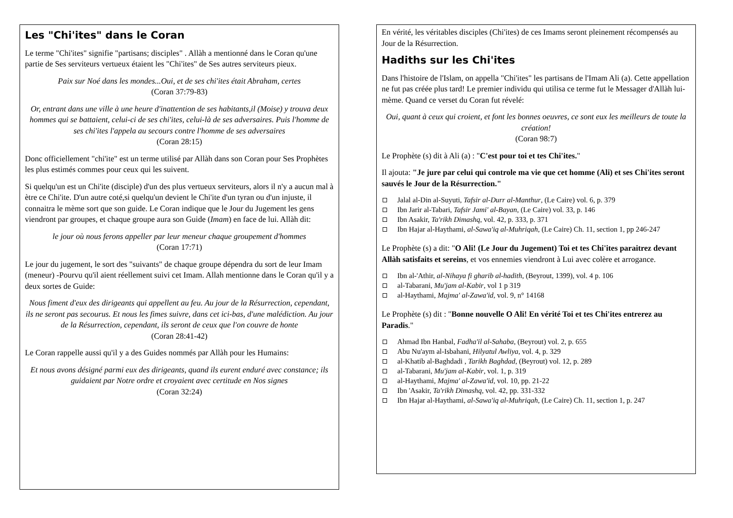Les "Chi'ites" dans le Coran
Le terme "Chi'ites" signifie "partisans; disciples" . Allàh a mentionné dans le Coran qu'une partie de Ses serviteurs vertueux étaient les "Chi'ites" de Ses autres serviteurs pieux.
Paix sur Noé dans les mondes...Oui, et de ses chi'ites était Abraham, certes
(Coran 37:79-83)
Or, entrant dans une ville à une heure d'inattention de ses habitants,il (Moise) y trouva deux hommes qui se battaient, celui-ci de ses chi'ites, celui-là de ses adversaires. Puis l'homme de ses chi'ites l'appela au secours contre l'homme de ses adversaires
(Coran 28:15)
Donc officiellement "chi'ite" est un terme utilisé par Allàh dans son Coran pour Ses Prophètes les plus estimés commes pour ceux qui les suivent.
Si quelqu'un est un Chi'ite (disciple) d'un des plus vertueux serviteurs, alors il n'y a aucun mal à ètre ce Chi'ite. D'un autre coté,si quelqu'un devient le Chi'ite d'un tyran ou d'un injuste, il connaitra le mème sort que son guide. Le Coran indique que le Jour du Jugement les gens viendront par groupes, et chaque groupe aura son Guide (Imam) en face de lui. Allàh dit:
le jour où nous ferons appeller par leur meneur chaque groupement d'hommes
(Coran 17:71)
Le jour du jugement, le sort des "suivants" de chaque groupe dépendra du sort de leur Imam (meneur) -Pourvu qu'il aient réellement suivi cet Imam. Allah mentionne dans le Coran qu'il y a deux sortes de Guide:
Nous fiment d'eux des dirigeants qui appellent au feu. Au jour de la Résurrection, cependant, ils ne seront pas secourus. Et nous les fimes suivre, dans cet ici-bas, d'une malédiction. Au jour de la Résurrection, cependant, ils seront de ceux que l'on couvre de honte
(Coran 28:41-42)
Le Coran rappelle aussi qu'il y a des Guides nommés par Allàh pour les Humains:
Et nous avons désigné parmi eux des dirigeants, quand ils eurent enduré avec constance; ils guidaient par Notre ordre et croyaient avec certitude en Nos signes
(Coran 32:24)
En vérité, les véritables disciples (Chi'ites) de ces Imams seront pleinement récompensés au Jour de la Résurrection.
Hadiths sur les Chi'ites
Dans l'histoire de l'Islam, on appella "Chi'ites" les partisans de l'Imam Ali (a). Cette appellation ne fut pas créée plus tard! Le premier individu qui utilisa ce terme fut le Messager d'Allàh lui-mème. Quand ce verset du Coran fut révelé:
Oui, quant à ceux qui croient, et font les bonnes oeuvres, ce sont eux les meilleurs de toute la création!
(Coran 98:7)
Le Prophète (s) dit à Ali (a) : "C'est pour toi et tes Chi'ites."
Il ajouta: "Je jure par celui qui controle ma vie que cet homme (Ali) et ses Chi'ites seront sauvés le Jour de la Résurrection."
Jalal al-Din al-Suyuti, Tafsir al-Durr al-Manthur, (Le Caire) vol. 6, p. 379
Ibn Jarir al-Tabari, Tafsir Jami' al-Bayan, (Le Caire) vol. 33, p. 146
Ibn Asakir, Ta'rikh Dimashq, vol. 42, p. 333, p. 371
Ibn Hajar al-Haythami, al-Sawa'iq al-Muhriqah, (Le Caire) Ch. 11, section 1, pp 246-247
Le Prophète (s) a dit: "O Ali! (Le Jour du Jugement) Toi et tes Chi'ites paraitrez devant Allàh satisfaits et sereins, et vos ennemies viendront à Lui avec colère et arrogance.
Ibn al-'Athir, al-Nihaya fi gharib al-hadith, (Beyrout, 1399), vol. 4 p. 106
al-Tabarani, Mu'jam al-Kabir, vol 1 p 319
al-Haythami, Majma' al-Zawa'id, vol. 9, n° 14168
Le Prophète (s) dit : "Bonne nouvelle O Ali! En vérité Toi et tes Chi'ites entrerez au Paradis."
Ahmad Ibn Hanbal, Fadha'il al-Sahaba, (Beyrout) vol. 2, p. 655
Abu Nu'aym al-Isbahani, Hilyatul Awliya, vol. 4, p. 329
al-Khatib al-Baghdadi , Tarikh Baghdad, (Beyrout) vol. 12, p. 289
al-Tabarani, Mu'jam al-Kabir, vol. 1, p. 319
al-Haythami, Majma' al-Zawa'id, vol. 10, pp. 21-22
Ibn 'Asakir, Ta'rikh Dimashq, vol. 42, pp. 331-332
Ibn Hajar al-Haythami, al-Sawa'iq al-Muhriqah, (Le Caire) Ch. 11, section 1, p. 247